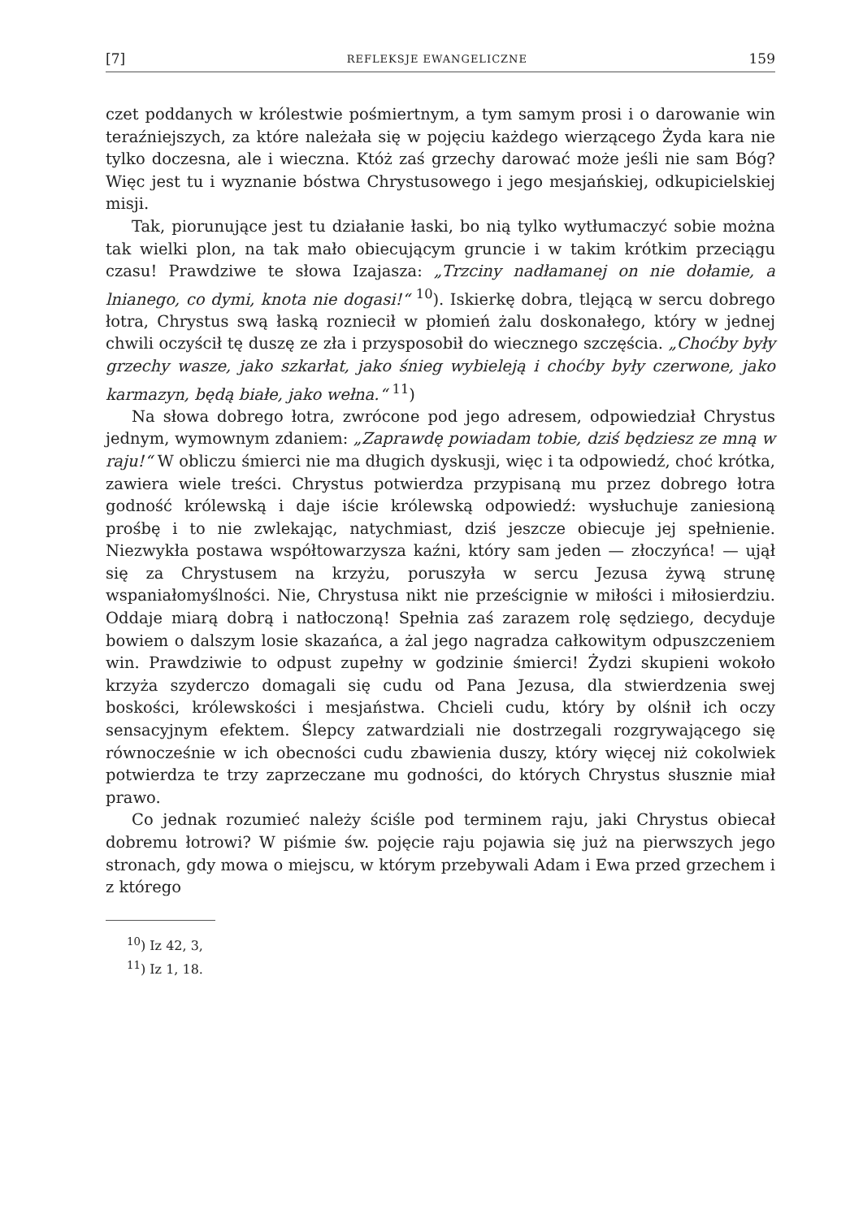[7] REFLEKSJE EWANGELICZNE 159
czet poddanych w królestwie pośmiertnym, a tym samym prosi i o darowanie win teraźniejszych, za które należała się w pojęciu każdego wierzącego Żyda kara nie tylko doczesna, ale i wieczna. Któż zaś grzechy darować może jeśli nie sam Bóg? Więc jest tu i wyznanie bóstwa Chrystusowego i jego mesjańskiej, odkupicielskiej misji.
Tak, piorunujące jest tu działanie łaski, bo nią tylko wytłumaczyć sobie można tak wielki plon, na tak mało obiecującym gruncie i w takim krótkim przeciągu czasu! Prawdziwe te słowa Izajasza: „Trzciny nadłamanej on nie dołamie, a lnianego, co dymi, knota nie dogasi!“ <sup>10</sup>). Iskierkę dobra, tlejącą w sercu dobrego łotra, Chrystus swą łaską rozniecił w płomień żalu doskonałego, który w jednej chwili oczyścił tę duszę ze zła i przysposobił do wiecznego szczęścia. „Choćby były grzechy wasze, jako szkarłat, jako śnieg wybieleją i choćby były czerwone, jako karmazyn, będą białe, jako wełna.“ <sup>11</sup>)
Na słowa dobrego łotra, zwrócone pod jego adresem, odpowiedział Chrystus jednym, wymownym zdaniem: „Zaprawdę powiadam tobie, dziś będziesz ze mną w raju!“ W obliczu śmierci nie ma długich dyskusji, więc i ta odpowiedź, choć krótka, zawiera wiele treści. Chrystus potwierdza przypisaną mu przez dobrego łotra godność królewską i daje iście królewską odpowiedź: wysłuchuje zaniesioną prośbę i to nie zwlekając, natychmiast, dziś jeszcze obiecuje jej spełnienie. Niezwykła postawa współtowarzysza kaźni, który sam jeden — złoczyńca! — ujął się za Chrystusem na krzyżu, poruszyła w sercu Jezusa żywą strunę wspaniałomyślności. Nie, Chrystusa nikt nie prześcignie w miłości i miłosierdziu. Oddaje miarą dobrą i natłoczoną! Spełnia zaś zarazem rolę sędziego, decyduje bowiem o dalszym losie skazańca, a żal jego nagradza całkowitym odpuszczeniem win. Prawdziwie to odpust zupełny w godzinie śmierci! Żydzi skupieni wokoło krzyża szyderczo domagali się cudu od Pana Jezusa, dla stwierdzenia swej boskości, królewskości i mesjaństwa. Chcieli cudu, który by olśnił ich oczy sensacyjnym efektem. Ślepcy zatwardziali nie dostrzegali rozgrywającego się równocześnie w ich obecności cudu zbawienia duszy, który więcej niż cokolwiek potwierdza te trzy zaprzeczane mu godności, do których Chrystus słusznie miał prawo.
Co jednak rozumieć należy ściśle pod terminem raju, jaki Chrystus obiecał dobremu łotrowi? W piśmie św. pojęcie raju pojawia się już na pierwszych jego stronach, gdy mowa o miejscu, w którym przebywali Adam i Ewa przed grzechem i z którego
<sup>10</sup>) Iz 42, 3,
<sup>11</sup>) Iz 1, 18.